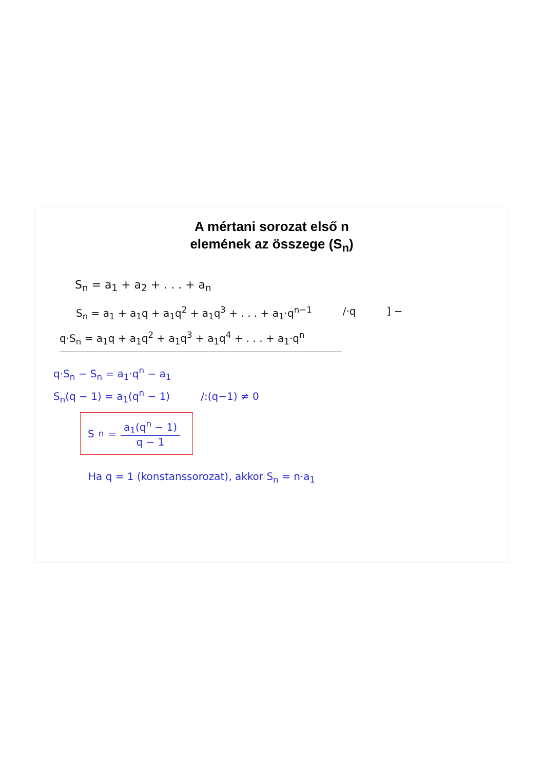A mértani sorozat első n
elemének az összege (S<sub>n</sub>)
S<sub>n</sub> = a<sub>1</sub> + a<sub>2</sub> + . . . + a<sub>n</sub>
S<sub>n</sub> = a<sub>1</sub> + a<sub>1</sub>q + a<sub>1</sub>q<sup>2</sup> + a<sub>1</sub>q<sup>3</sup> + . . . + a<sub>1</sub>·q<sup>n−1</sup> /·q ] −
q·S<sub>n</sub> = a<sub>1</sub>q + a<sub>1</sub>q<sup>2</sup> + a<sub>1</sub>q<sup>3</sup> + a<sub>1</sub>q<sup>4</sup> + . . . + a<sub>1</sub>·q<sup>n</sup>
q·S<sub>n</sub> − S<sub>n</sub> = a<sub>1</sub>·q<sup>n</sup> − a<sub>1</sub>
S<sub>n</sub>(q − 1) = a<sub>1</sub>(q<sup>n</sup> − 1) /:(q−1) ≠ 0
S<sub>n</sub> = a<sub>1</sub>(q<sup>n</sup> − 1) q − 1
Ha q = 1 (konstanssorozat), akkor S<sub>n</sub> = n·a<sub>1</sub>